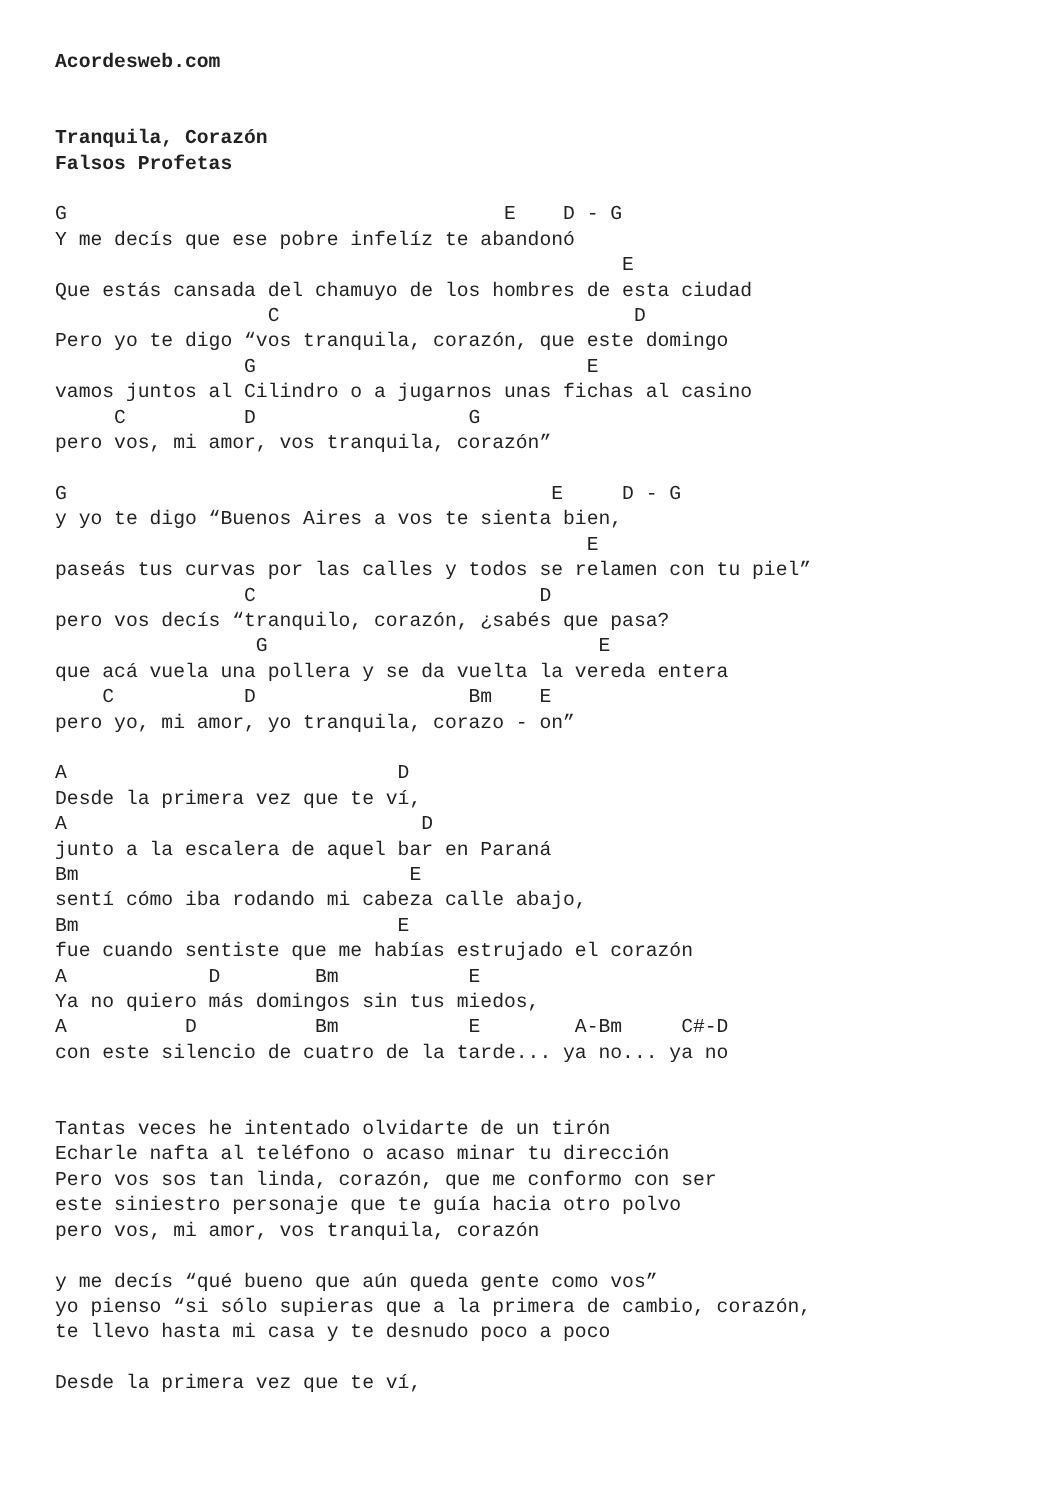Acordesweb.com


Tranquila, Corazón
Falsos Profetas

G                                     E    D - G
Y me decís que ese pobre infelíz te abandonó
                                                E
Que estás cansada del chamuyo de los hombres de esta ciudad
                  C                              D
Pero yo te digo “vos tranquila, corazón, que este domingo
                G                            E
vamos juntos al Cilindro o a jugarnos unas fichas al casino
     C          D                  G
pero vos, mi amor, vos tranquila, corazón”

G                                         E     D - G
y yo te digo “Buenos Aires a vos te sienta bien,
                                             E
paseás tus curvas por las calles y todos se relamen con tu piel”
                C                        D
pero vos decís “tranquilo, corazón, ¿sabés que pasa?
                 G                            E
que acá vuela una pollera y se da vuelta la vereda entera
    C           D                  Bm    E
pero yo, mi amor, yo tranquila, corazo - on”

A                            D
Desde la primera vez que te ví,
A                              D
junto a la escalera de aquel bar en Paraná
Bm                            E
sentí cómo iba rodando mi cabeza calle abajo,
Bm                           E
fue cuando sentiste que me habías estrujado el corazón
A            D        Bm           E
Ya no quiero más domingos sin tus miedos,
A          D          Bm           E        A-Bm     C#-D
con este silencio de cuatro de la tarde... ya no... ya no


Tantas veces he intentado olvidarte de un tirón
Echarle nafta al teléfono o acaso minar tu dirección
Pero vos sos tan linda, corazón, que me conformo con ser
este siniestro personaje que te guía hacia otro polvo
pero vos, mi amor, vos tranquila, corazón

y me decís “qué bueno que aún queda gente como vos”
yo pienso “si sólo supieras que a la primera de cambio, corazón,
te llevo hasta mi casa y te desnudo poco a poco

Desde la primera vez que te ví,